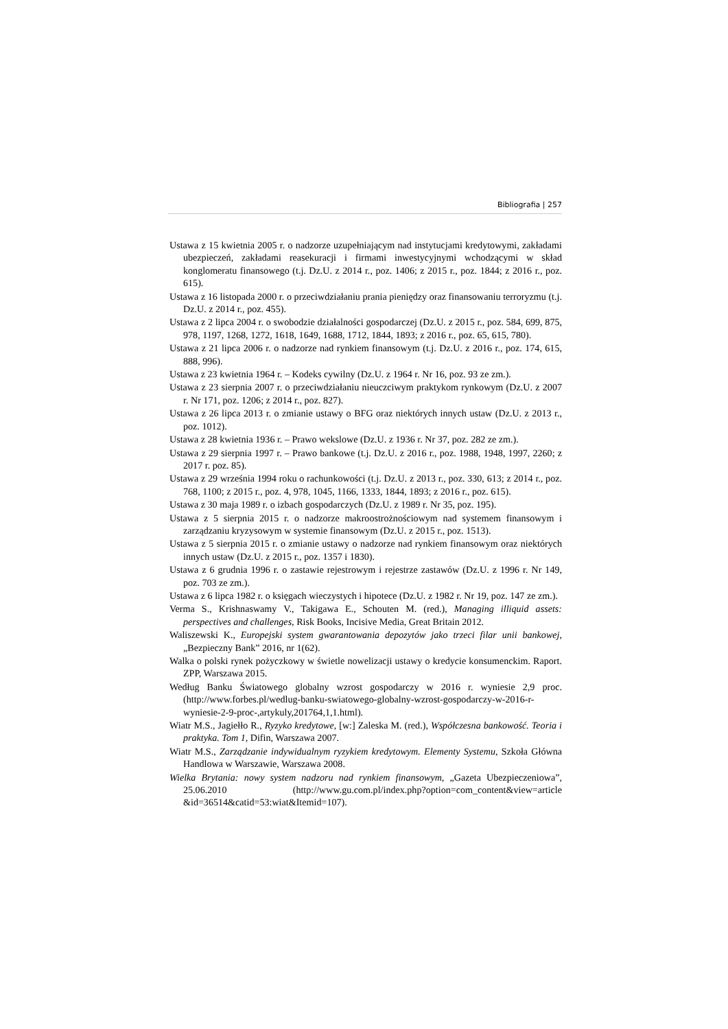Bibliografia | 257
Ustawa z 15 kwietnia 2005 r. o nadzorze uzupełniającym nad instytucjami kredytowymi, zakładami ubezpieczeń, zakładami reasekuracji i firmami inwestycyjnymi wchodzącymi w skład konglomeratu finansowego (t.j. Dz.U. z 2014 r., poz. 1406; z 2015 r., poz. 1844; z 2016 r., poz. 615).
Ustawa z 16 listopada 2000 r. o przeciwdziałaniu prania pieniędzy oraz finansowaniu terroryzmu (t.j. Dz.U. z 2014 r., poz. 455).
Ustawa z 2 lipca 2004 r. o swobodzie działalności gospodarczej (Dz.U. z 2015 r., poz. 584, 699, 875, 978, 1197, 1268, 1272, 1618, 1649, 1688, 1712, 1844, 1893; z 2016 r., poz. 65, 615, 780).
Ustawa z 21 lipca 2006 r. o nadzorze nad rynkiem finansowym (t.j. Dz.U. z 2016 r., poz. 174, 615, 888, 996).
Ustawa z 23 kwietnia 1964 r. – Kodeks cywilny (Dz.U. z 1964 r. Nr 16, poz. 93 ze zm.).
Ustawa z 23 sierpnia 2007 r. o przeciwdziałaniu nieuczciwym praktykom rynkowym (Dz.U. z 2007 r. Nr 171, poz. 1206; z 2014 r., poz. 827).
Ustawa z 26 lipca 2013 r. o zmianie ustawy o BFG oraz niektórych innych ustaw (Dz.U. z 2013 r., poz. 1012).
Ustawa z 28 kwietnia 1936 r. – Prawo wekslowe (Dz.U. z 1936 r. Nr 37, poz. 282 ze zm.).
Ustawa z 29 sierpnia 1997 r. – Prawo bankowe (t.j. Dz.U. z 2016 r., poz. 1988, 1948, 1997, 2260; z 2017 r. poz. 85).
Ustawa z 29 września 1994 roku o rachunkowości (t.j. Dz.U. z 2013 r., poz. 330, 613; z 2014 r., poz. 768, 1100; z 2015 r., poz. 4, 978, 1045, 1166, 1333, 1844, 1893; z 2016 r., poz. 615).
Ustawa z 30 maja 1989 r. o izbach gospodarczych (Dz.U. z 1989 r. Nr 35, poz. 195).
Ustawa z 5 sierpnia 2015 r. o nadzorze makroostrożnościowym nad systemem finansowym i zarządzaniu kryzysowym w systemie finansowym (Dz.U. z 2015 r., poz. 1513).
Ustawa z 5 sierpnia 2015 r. o zmianie ustawy o nadzorze nad rynkiem finansowym oraz niektórych innych ustaw (Dz.U. z 2015 r., poz. 1357 i 1830).
Ustawa z 6 grudnia 1996 r. o zastawie rejestrowym i rejestrze zastawów (Dz.U. z 1996 r. Nr 149, poz. 703 ze zm.).
Ustawa z 6 lipca 1982 r. o księgach wieczystych i hipotece (Dz.U. z 1982 r. Nr 19, poz. 147 ze zm.).
Verma S., Krishnaswamy V., Takigawa E., Schouten M. (red.), Managing illiquid assets: perspectives and challenges, Risk Books, Incisive Media, Great Britain 2012.
Waliszewski K., Europejski system gwarantowania depozytów jako trzeci filar unii bankowej, „Bezpieczny Bank” 2016, nr 1(62).
Walka o polski rynek pożyczkowy w świetle nowelizacji ustawy o kredycie konsumenckim. Raport. ZPP, Warszawa 2015.
Według Banku Światowego globalny wzrost gospodarczy w 2016 r. wyniesie 2,9 proc. (http://www.forbes.pl/wedlug-banku-swiatowego-globalny-wzrost-gospodarczy-w-2016-r-wyniesie-2-9-proc-,artykuly,201764,1,1.html).
Wiatr M.S., Jagiełło R., Ryzyko kredytowe, [w:] Zaleska M. (red.), Współczesna bankowość. Teoria i praktyka. Tom 1, Difin, Warszawa 2007.
Wiatr M.S., Zarządzanie indywidualnym ryzykiem kredytowym. Elementy Systemu, Szkoła Główna Handlowa w Warszawie, Warszawa 2008.
Wielka Brytania: nowy system nadzoru nad rynkiem finansowym, „Gazeta Ubezpieczeniowa”, 25.06.2010 (http://www.gu.com.pl/index.php?option=com_content&view=article &id=36514&catid=53:wiat&Itemid=107).